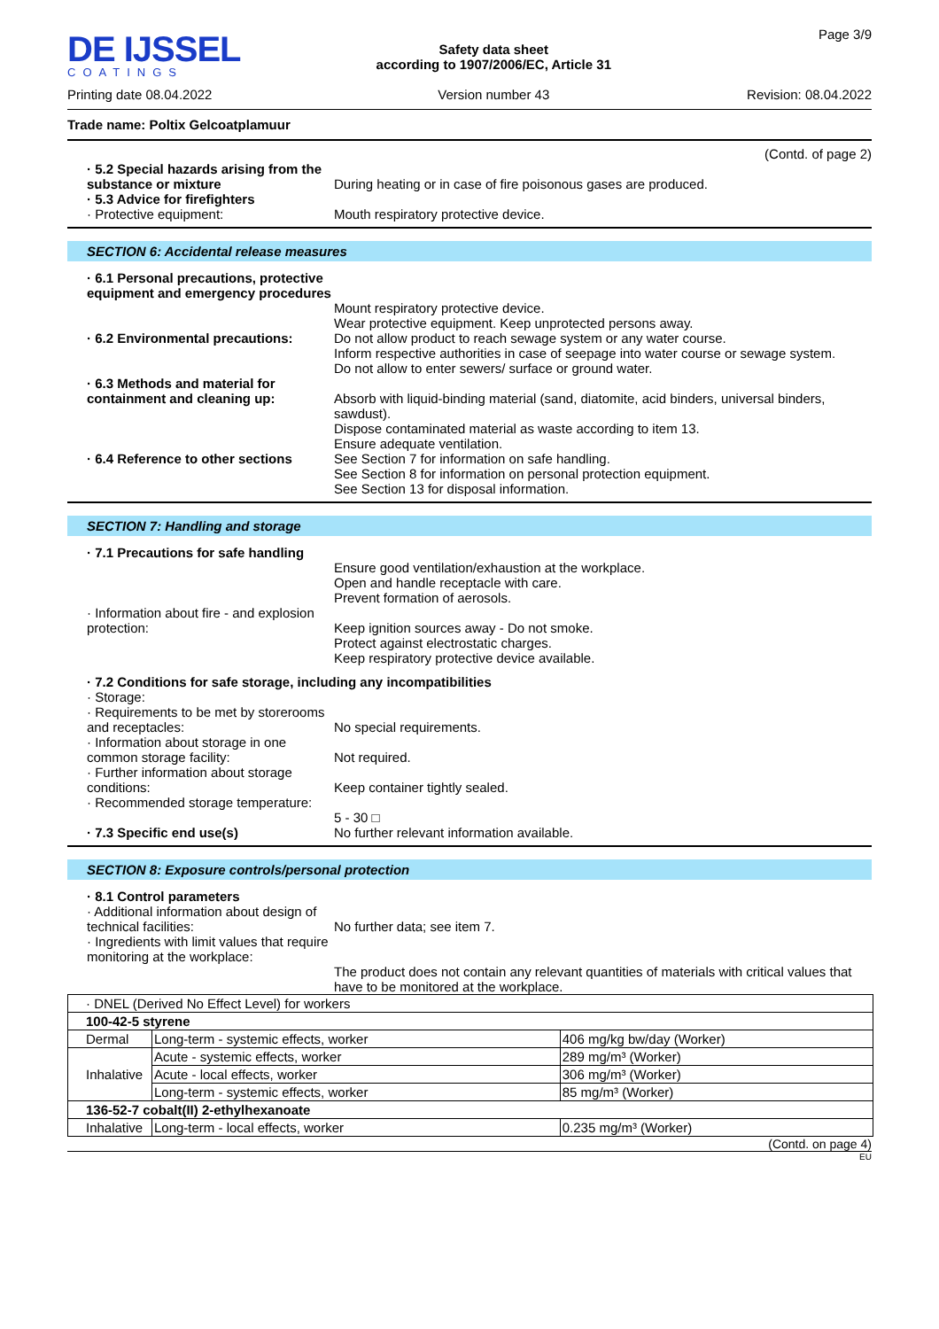DE IJSSEL
COATINGS
Printing date 08.04.2022
Safety data sheet
according to 1907/2006/EC, Article 31
Version number 43
Page 3/9
Revision: 08.04.2022
Trade name: Poltix Gelcoatplamuur
(Contd. of page 2)
· 5.2 Special hazards arising from the substance or mixture
During heating or in case of fire poisonous gases are produced.
· 5.3 Advice for firefighters
· Protective equipment:
Mouth respiratory protective device.
SECTION 6: Accidental release measures
· 6.1 Personal precautions, protective equipment and emergency procedures
Mount respiratory protective device.
Wear protective equipment. Keep unprotected persons away.
· 6.2 Environmental precautions:
Do not allow product to reach sewage system or any water course.
Inform respective authorities in case of seepage into water course or sewage system.
Do not allow to enter sewers/ surface or ground water.
· 6.3 Methods and material for containment and cleaning up:
Absorb with liquid-binding material (sand, diatomite, acid binders, universal binders, sawdust).
Dispose contaminated material as waste according to item 13.
Ensure adequate ventilation.
· 6.4 Reference to other sections
See Section 7 for information on safe handling.
See Section 8 for information on personal protection equipment.
See Section 13 for disposal information.
SECTION 7: Handling and storage
· 7.1 Precautions for safe handling
Ensure good ventilation/exhaustion at the workplace.
Open and handle receptacle with care.
Prevent formation of aerosols.
· Information about fire - and explosion protection:
Keep ignition sources away - Do not smoke.
Protect against electrostatic charges.
Keep respiratory protective device available.
· 7.2 Conditions for safe storage, including any incompatibilities
· Storage:
· Requirements to be met by storerooms and receptacles:
No special requirements.
· Information about storage in one common storage facility:
Not required.
· Further information about storage conditions:
Keep container tightly sealed.
· Recommended storage temperature:
5 - 30 □
· 7.3 Specific end use(s) No further relevant information available.
SECTION 8: Exposure controls/personal protection
· 8.1 Control parameters
· Additional information about design of technical facilities:
No further data; see item 7.
· Ingredients with limit values that require monitoring at the workplace:
The product does not contain any relevant quantities of materials with critical values that have to be monitored at the workplace.
| · DNEL (Derived No Effect Level) for workers | | |
| 100-42-5 styrene | | |
| Dermal | Long-term - systemic effects, worker | 406 mg/kg bw/day (Worker) |
| Inhalative | Acute - systemic effects, worker | 289 mg/m³ (Worker) |
| | Acute - local effects, worker | 306 mg/m³ (Worker) |
| | Long-term - systemic effects, worker | 85 mg/m³ (Worker) |
| 136-52-7 cobalt(II) 2-ethylhexanoate | | |
| Inhalative | Long-term - local effects, worker | 0.235 mg/m³ (Worker) |
(Contd. on page 4)
EU